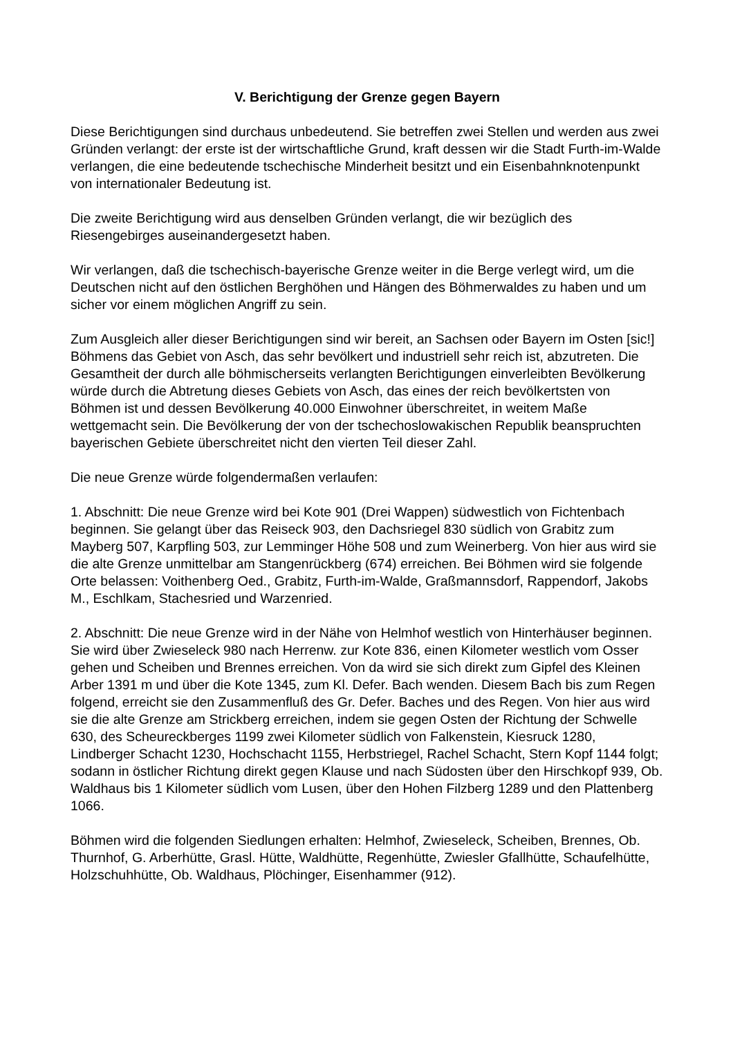V. Berichtigung der Grenze gegen Bayern
Diese Berichtigungen sind durchaus unbedeutend. Sie betreffen zwei Stellen und werden aus zwei Gründen verlangt: der erste ist der wirtschaftliche Grund, kraft dessen wir die Stadt Furth-im-Walde verlangen, die eine bedeutende tschechische Minderheit besitzt und ein Eisenbahnknotenpunkt von internationaler Bedeutung ist.
Die zweite Berichtigung wird aus denselben Gründen verlangt, die wir bezüglich des Riesengebirges auseinandergesetzt haben.
Wir verlangen, daß die tschechisch-bayerische Grenze weiter in die Berge verlegt wird, um die Deutschen nicht auf den östlichen Berghöhen und Hängen des Böhmerwaldes zu haben und um sicher vor einem möglichen Angriff zu sein.
Zum Ausgleich aller dieser Berichtigungen sind wir bereit, an Sachsen oder Bayern im Osten [sic!] Böhmens das Gebiet von Asch, das sehr bevölkert und industriell sehr reich ist, abzutreten. Die Gesamtheit der durch alle böhmischerseits verlangten Berichtigungen einverleibten Bevölkerung würde durch die Abtretung dieses Gebiets von Asch, das eines der reich bevölkertsten von Böhmen ist und dessen Bevölkerung 40.000 Einwohner überschreitet, in weitem Maße wettgemacht sein. Die Bevölkerung der von der tschechoslowakischen Republik beanspruchten bayerischen Gebiete überschreitet nicht den vierten Teil dieser Zahl.
Die neue Grenze würde folgendermaßen verlaufen:
1. Abschnitt: Die neue Grenze wird bei Kote 901 (Drei Wappen) südwestlich von Fichtenbach beginnen. Sie gelangt über das Reiseck 903, den Dachsriegel 830 südlich von Grabitz zum Mayberg 507, Karpfling 503, zur Lemminger Höhe 508 und zum Weinerberg. Von hier aus wird sie die alte Grenze unmittelbar am Stangenrückberg (674) erreichen. Bei Böhmen wird sie folgende Orte belassen: Voithenberg Oed., Grabitz, Furth-im-Walde, Graßmannsdorf, Rappendorf, Jakobs M., Eschlkam, Stachesried und Warzenried.
2. Abschnitt: Die neue Grenze wird in der Nähe von Helmhof westlich von Hinterhäuser beginnen. Sie wird über Zwieseleck 980 nach Herrenw. zur Kote 836, einen Kilometer westlich vom Osser gehen und Scheiben und Brennes erreichen. Von da wird sie sich direkt zum Gipfel des Kleinen Arber 1391 m und über die Kote 1345, zum Kl. Defer. Bach wenden. Diesem Bach bis zum Regen folgend, erreicht sie den Zusammenfluß des Gr. Defer. Baches und des Regen. Von hier aus wird sie die alte Grenze am Strickberg erreichen, indem sie gegen Osten der Richtung der Schwelle 630, des Scheureckberges 1199 zwei Kilometer südlich von Falkenstein, Kiesruck 1280, Lindberger Schacht 1230, Hochschacht 1155, Herbstriegel, Rachel Schacht, Stern Kopf 1144 folgt; sodann in östlicher Richtung direkt gegen Klause und nach Südosten über den Hirschkopf 939, Ob. Waldhaus bis 1 Kilometer südlich vom Lusen, über den Hohen Filzberg 1289 und den Plattenberg 1066.
Böhmen wird die folgenden Siedlungen erhalten: Helmhof, Zwieseleck, Scheiben, Brennes, Ob. Thurnhof, G. Arberhütte, Grasl. Hütte, Waldhütte, Regenhütte, Zwiesler Gfallhütte, Schaufelhütte, Holzschuhhütte, Ob. Waldhaus, Plöchinger, Eisenhammer (912).